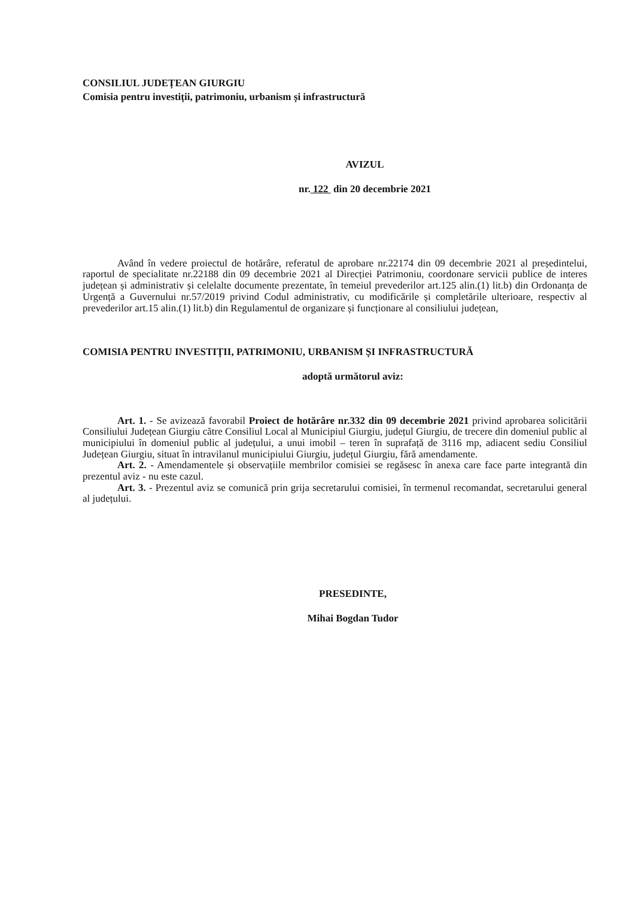CONSILIUL JUDEȚEAN GIURGIU
Comisia pentru investiții, patrimoniu, urbanism și infrastructură
AVIZUL
nr. 122 din 20 decembrie 2021
Având în vedere proiectul de hotărâre, referatul de aprobare nr.22174 din 09 decembrie 2021 al președintelui, raportul de specialitate nr.22188 din 09 decembrie 2021 al Direcției Patrimoniu, coordonare servicii publice de interes județean și administrativ și celelalte documente prezentate, în temeiul prevederilor art.125 alin.(1) lit.b) din Ordonanța de Urgență a Guvernului nr.57/2019 privind Codul administrativ, cu modificările și completările ulterioare, respectiv al prevederilor art.15 alin.(1) lit.b) din Regulamentul de organizare și funcționare al consiliului județean,
COMISIA PENTRU INVESTIȚII, PATRIMONIU, URBANISM ȘI INFRASTRUCTURĂ
adoptă următorul aviz:
Art. 1. - Se avizează favorabil Proiect de hotărâre nr.332 din 09 decembrie 2021 privind aprobarea solicitării Consiliului Județean Giurgiu către Consiliul Local al Municipiul Giurgiu, județul Giurgiu, de trecere din domeniul public al municipiului în domeniul public al județului, a unui imobil – teren în suprafață de 3116 mp, adiacent sediu Consiliul Județean Giurgiu, situat în intravilanul municipiului Giurgiu, județul Giurgiu, fără amendamente.
Art. 2. - Amendamentele și observațiile membrilor comisiei se regăsesc în anexa care face parte integrantă din prezentul aviz - nu este cazul.
Art. 3. - Prezentul aviz se comunică prin grija secretarului comisiei, în termenul recomandat, secretarului general al județului.
PRESEDINTE,
Mihai Bogdan Tudor